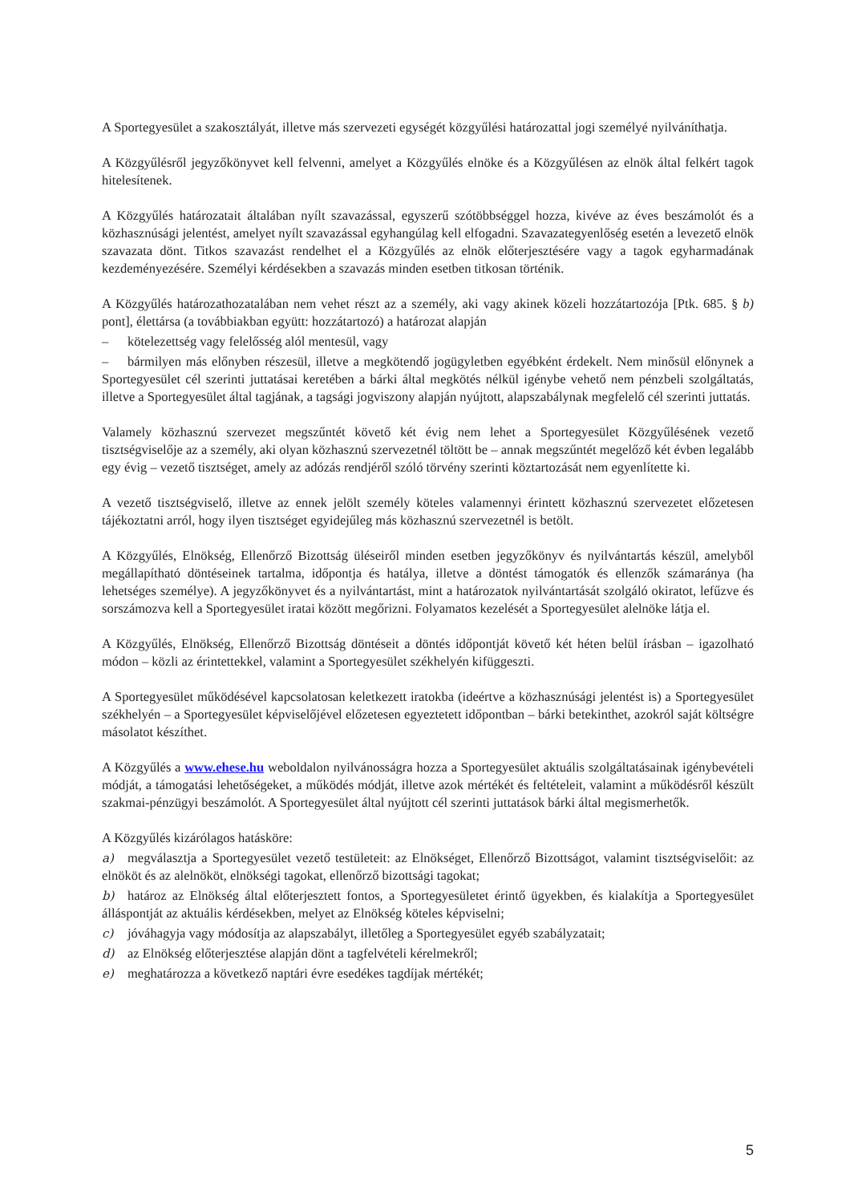A Sportegyesület a szakosztályát, illetve más szervezeti egységét közgyűlési határozattal jogi személyé nyilváníthatja.
A Közgyűlésről jegyzőkönyvet kell felvenni, amelyet a Közgyűlés elnöke és a Közgyűlésen az elnök által felkért tagok hitelesítenek.
A Közgyűlés határozatait általában nyílt szavazással, egyszerű szótöbbséggel hozza, kivéve az éves beszámolót és a közhasznúsági jelentést, amelyet nyílt szavazással egyhangúlag kell elfogadni. Szavazategyenlőség esetén a levezető elnök szavazata dönt. Titkos szavazást rendelhet el a Közgyűlés az elnök előterjesztésére vagy a tagok egyharmadának kezdeményezésére. Személyi kérdésekben a szavazás minden esetben titkosan történik.
A Közgyűlés határozathozatalában nem vehet részt az a személy, aki vagy akinek közeli hozzátartozója [Ptk. 685. § b) pont], élettársa (a továbbiakban együtt: hozzátartozó) a határozat alapján
– kötelezettség vagy felelősség alól mentesül, vagy
– bármilyen más előnyben részesül, illetve a megkötendő jogügyletben egyébként érdekelt. Nem minősül előnynek a Sportegyesület cél szerinti juttatásai keretében a bárki által megkötés nélkül igénybe vehető nem pénzbeli szolgáltatás, illetve a Sportegyesület által tagjának, a tagsági jogviszony alapján nyújtott, alapszabálynak megfelelő cél szerinti juttatás.
Valamely közhasznú szervezet megszűntét követő két évig nem lehet a Sportegyesület Közgyűlésének vezető tisztségviselője az a személy, aki olyan közhasznú szervezetnél töltött be – annak megszűntét megelőző két évben legalább egy évig – vezető tisztséget, amely az adózás rendjéről szóló törvény szerinti köztartozását nem egyenlítette ki.
A vezető tisztségviselő, illetve az ennek jelölt személy köteles valamennyi érintett közhasznú szervezetet előzetesen tájékoztatni arról, hogy ilyen tisztséget egyidejűleg más közhasznú szervezetnél is betölt.
A Közgyűlés, Elnökség, Ellenőrző Bizottság üléseiről minden esetben jegyzőkönyv és nyilvántartás készül, amelyből megállapítható döntéseinek tartalma, időpontja és hatálya, illetve a döntést támogatók és ellenzők számaránya (ha lehetséges személye). A jegyzőkönyvet és a nyilvántartást, mint a határozatok nyilvántartását szolgáló okiratot, lefűzve és sorszámozva kell a Sportegyesület iratai között megőrizni. Folyamatos kezelését a Sportegyesület alelnöke látja el.
A Közgyűlés, Elnökség, Ellenőrző Bizottság döntéseit a döntés időpontját követő két héten belül írásban – igazolható módon – közli az érintettekkel, valamint a Sportegyesület székhelyén kifüggeszti.
A Sportegyesület működésével kapcsolatosan keletkezett iratokba (ideértve a közhasznúsági jelentést is) a Sportegyesület székhelyén – a Sportegyesület képviselőjével előzetesen egyeztetett időpontban – bárki betekinthet, azokról saját költségre másolatot készíthet.
A Közgyűlés a www.ehese.hu weboldalon nyilvánosságra hozza a Sportegyesület aktuális szolgáltatásainak igénybevételi módját, a támogatási lehetőségeket, a működés módját, illetve azok mértékét és feltételeit, valamint a működésről készült szakmai-pénzügyi beszámolót. A Sportegyesület által nyújtott cél szerinti juttatások bárki által megismerhetők.
A Közgyűlés kizárólagos hatásköre:
a) megválasztja a Sportegyesület vezető testületeit: az Elnökséget, Ellenőrző Bizottságot, valamint tisztségviselőit: az elnököt és az alelnököt, elnökségi tagokat, ellenőrző bizottsági tagokat;
b) határoz az Elnökség által előterjesztett fontos, a Sportegyesületet érintő ügyekben, és kialakítja a Sportegyesület álláspontját az aktuális kérdésekben, melyet az Elnökség köteles képviselni;
c) jóváhagyja vagy módosítja az alapszabályt, illetőleg a Sportegyesület egyéb szabályzatait;
d) az Elnökség előterjesztése alapján dönt a tagfelvételi kérelmekről;
e) meghatározza a következő naptári évre esedékes tagdíjak mértékét;
5